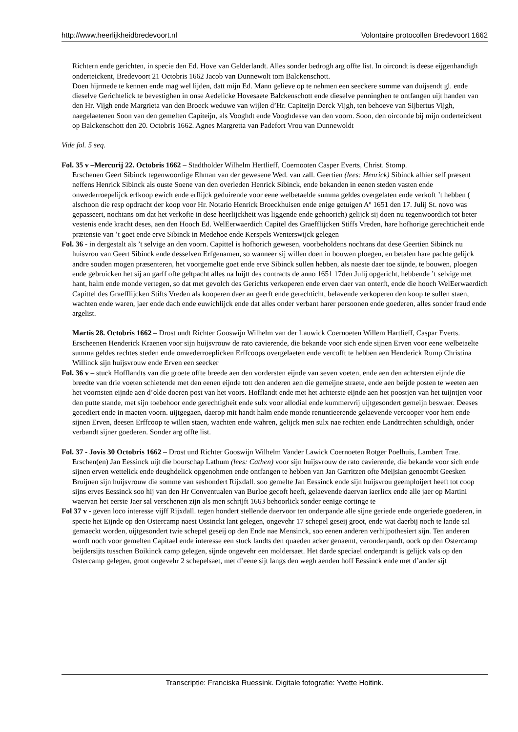http://www.heerlijkheidbredevoort.nl Volontaire protocollen Bredevoort 1662
Richtern ende gerichten, in specie den Ed. Hove van Gelderlandt. Alles sonder bedrogh arg offte list. In oircondt is deese eijgenhandigh onderteickent, Bredevoort 21 Octobris 1662 Jacob van Dunnewolt tom Balckenschott.
Doen hijrmede te kennen ende mag wel lijden, datt mijn Ed. Mann gelieve op te nehmen een seeckere summe van duijsendt gl. ende dieselve Gerichtelick te bevestighen in onse Aedelicke Hovesaete Balckenschott ende dieselve penninghen te ontfangen uijt handen van den Hr. Vijgh ende Margrieta van den Broeck weduwe van wijlen d’Hr. Capiteijn Derck Vijgh, ten behoeve van Sijbertus Vijgh, naegelaetenen Soon van den gemelten Capiteijn, als Vooghdt ende Vooghdesse van den voorn. Soon, den oirconde bij mijn onderteickent op Balckenschott den 20. Octobris 1662. Agnes Margretta van Padefort Vrou van Dunnewoldt
Vide fol. 5 seq.
Fol. 35 v –Mercurij 22. Octobris 1662 – Stadtholder Wilhelm Hertlieff, Coernooten Casper Everts, Christ. Stomp.
Erschenen Geert Sibinck tegenwoordige Ehman van der gewesene Wed. van zall. Geertien (lees: Henrick) Sibinck alhier self præsent neffens Henrick Sibinck als ouste Soene van den overleden Henrick Sibinck, ende bekanden in eenen steden vasten ende onwederroepelijck erfkoop ewich ende erflijck geduirende voor eene welbetaelde summa geldes overgelaten ende verkoft ’t hebben ( alschoon die resp opdracht der koop voor Hr. Notario Henrick Broeckhuisen ende enige getuigen Aº 1651 den 17. Julij St. novo was gepasseert, nochtans om dat het verkofte in dese heerlijckheit was liggende ende gehoorich) gelijck sij doen nu tegenwoordich tot beter vestenis ende kracht deses, aen den Hooch Ed. WelEerwaerdich Capitel des Graefflijcken Stiffs Vreden, hare hofhorige gerechticheit ende prætensie van ’t goet ende erve Sibinck in Medehoe ende Kerspels Wenterswijck gelegen
Fol. 36 - in dergestalt als ’t selvige an den voorn. Capittel is hofhorich gewesen, voorbeholdens nochtans dat dese Geertien Sibinck nu huisvrou van Geert Sibinck ende desselven Erfgenamen, so wanneer sij willen doen in bouwen ploegen, en betalen hare pachte gelijck andre souden mogen præsenteren, het voorgemelte goet ende erve Sibinck sullen hebben, als naeste daer toe sijnde, te bouwen, ploegen ende gebruicken het sij an garff ofte geltpacht alles na luijtt des contracts de anno 1651 17den Julij opgericht, hebbende ’t selvige met hant, halm ende monde vertegen, so dat met gevolch des Gerichts verkoperen ende erven daer van onterft, ende die hooch WelEerwaerdich Capittel des Graefflijcken Stifts Vreden als kooperen daer an geerft ende gerechticht, belavende verkoperen den koop te sullen staen, wachten ende waren, jaer ende dach ende euwichlijck ende dat alles onder verbant harer persoonen ende goederen, alles sonder fraud ende argelist.
Martis 28. Octobris 1662 – Drost undt Richter Gooswijn Wilhelm van der Lauwick Coernoeten Willem Hartlieff, Caspar Everts.
Erscheenen Henderick Kraenen voor sijn huijsvrouw de rato cavierende, die bekande voor sich ende sijnen Erven voor eene welbetaelte summa geldes rechtes steden ende onwederroeplicken Erffcoops overgelaeten ende vercofft te hebben aen Henderick Rump Christina Willinck sijn huijsvrouw ende Erven een seecker
Fol. 36 v – stuck Hofflandts van die groete offte breede aen den vordersten eijnde van seven voeten, ende aen den achtersten eijnde die breedte van drie voeten schietende met den eenen eijnde tott den anderen aen die gemeijne straete, ende aen beijde posten te weeten aen het voornsten eijnde aen d’olde doeren post van het voors. Hofflandt ende met het achterste eijnde aen het poostjen van het tuijntjen voor den putte stande, met sijn toebehoor ende gerechtigheit ende sulx voor allodial ende kummervrij uijtgesondert gemeijn beswaer. Deeses gecediert ende in maeten voorn. uijtgegaen, daerop mit handt halm ende monde renuntieerende gelaevende vercooper voor hem ende sijnen Erven, deesen Erffcoop te willen staen, wachten ende wahren, gelijck men sulx nae rechten ende Landtrechten schuldigh, onder verbandt sijner goederen. Sonder arg offte list.
Fol. 37 - Jovis 30 Octobris 1662 – Drost und Richter Gooswijn Wilhelm Vander Lawick Coernoeten Rotger Poelhuis, Lambert Trae.
Erschen(en) Jan Eessinck uijt die bourschap Lathum (lees: Cathen) voor sijn huijsvrouw de rato cavierende, die bekande voor sich ende sijnen erven wettelick ende deughdelick opgenohmen ende ontfangen te hebben van Jan Garritzen ofte Meijsian genoembt Geesken Bruijnen sijn huijsvrouw die somme van seshondert Rijxdall. soo gemelte Jan Eessinck ende sijn huijsvrou geemploijert heeft tot coop sijns erves Eessinck soo hij van den Hr Conventualen van Burloe gecoft heeft, gelaevende daervan iaerlicx ende alle jaer op Martini waervan het eerste Jaer sal verschenen zijn als men schrijft 1663 behoorlick sonder eenige cortinge te
Fol 37 v - geven loco interesse vijff Rijxdall. tegen hondert stellende daervoor ten onderpande alle sijne geriede ende ongeriede goederen, in specie het Eijnde op den Ostercamp naest Ossinckt lant gelegen, ongevehr 17 schepel geseij groot, ende wat daerbij noch te lande sal gemaeckt worden, uijtgesondert twie schepel geseij op den Ende nae Mensinck, soo eenen anderen verhijpothesiert sijn. Ten anderen wordt noch voor gemelten Capitael ende interesse een stuck landts den quaeden acker genaemt, veronderpandt, oock op den Ostercamp beijdersijts tusschen Boikinck camp gelegen, sijnde ongevehr een moldersaet. Het darde speciael onderpandt is gelijck vals op den Ostercamp gelegen, groot ongevehr 2 schepelsaet, met d’eene sijt langs den wegh aenden hoff Eessinck ende met d’ander sijt
Transcriptie: Franciska Ruessink. Digitale fotografie: Yvette Hoitink.